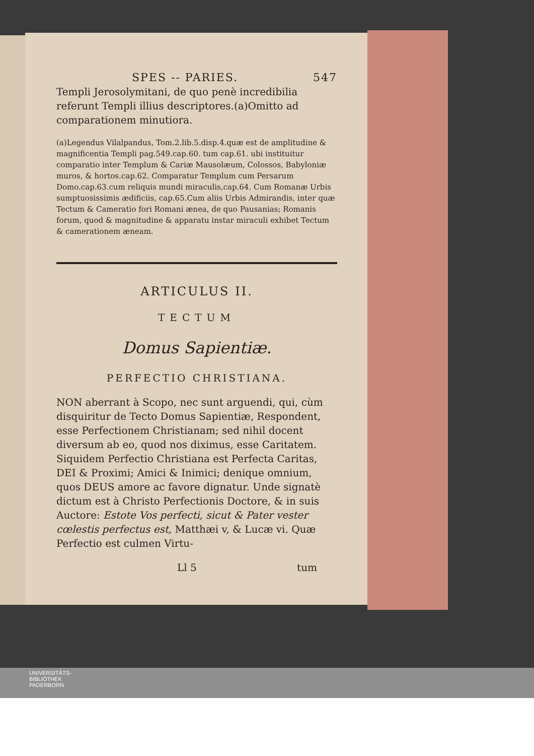SPES -- PARIES. 547
Templi Jerosolymitani, de quo penè incredibilia referunt Templi illius descriptores.(a)Omitto ad comparationem minutiora.
(a)Legendus Vilalpandus, Tom.2.lib.5.disp.4.quæ est de amplitudine & magnificentia Templi pag.549.cap.60. tum cap.61. ubi instituitur comparatio inter Templum & Cariæ Mausolæum, Colossos, Babyloniæ muros, & hortos.cap.62. Comparatur Templum cum Persarum Domo.cap.63.cum reliquis mundi miraculis,cap.64. Cum Romanæ Urbis sumptuosissimis ædificiis, cap.65.Cum aliis Urbis Admirandis, inter quæ Tectum & Cameratio fori Romani ænea, de quo Pausanias; Romanis forum, quod & magnitudine & apparatu instar miraculi exhibet Tectum & camerationem æneam.
ARTICULUS II.
TECTUM
Domus Sapientiæ.
PERFECTIO CHRISTIANA.
NON aberrant à Scopo, nec sunt arguendi, qui, cùm disquiritur de Tecto Domus Sapientiæ, Respondent, esse Perfectionem Christianam; sed nihil docent diversum ab eo, quod nos diximus, esse Caritatem. Siquidem Perfectio Christiana est Perfecta Caritas, DEI & Proximi; Amici & Inimici; denique omnium, quos DEUS amore ac favore dignatur. Unde signatè dictum est à Christo Perfectionis Doctore, & in suis Auctore: Estote Vos perfecti, sicut & Pater vester cœlestis perfectus est, Matthæi v, & Lucæ vi. Quæ Perfectio est culmen Virtu-
Ll 5 tum
UNIVERSITÄTS-
BIBLIOTHEK
PADERBORN